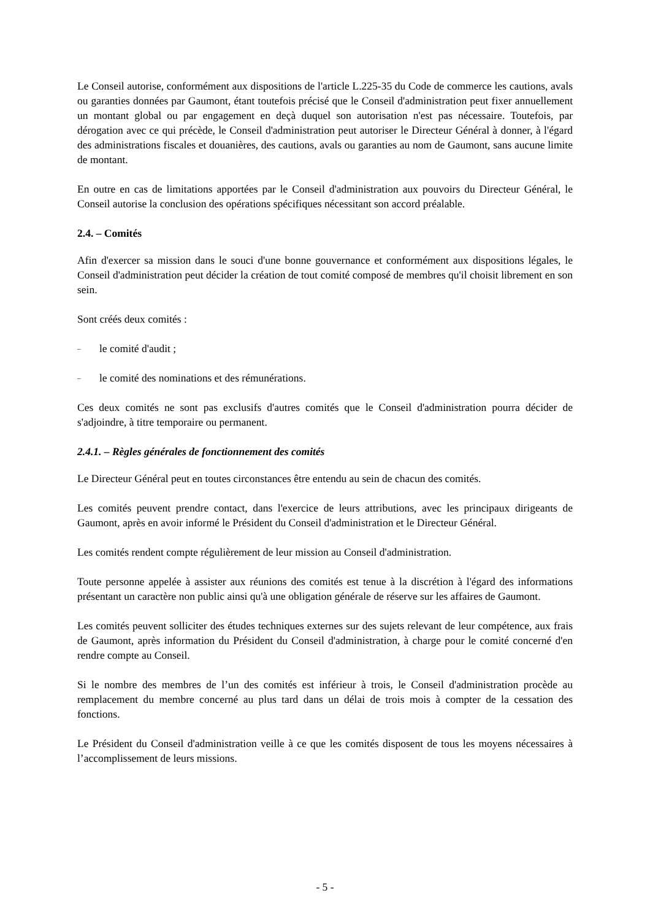Le Conseil autorise, conformément aux dispositions de l'article L.225-35 du Code de commerce les cautions, avals ou garanties données par Gaumont, étant toutefois précisé que le Conseil d'administration peut fixer annuellement un montant global ou par engagement en deçà duquel son autorisation n'est pas nécessaire. Toutefois, par dérogation avec ce qui précède, le Conseil d'administration peut autoriser le Directeur Général à donner, à l'égard des administrations fiscales et douanières, des cautions, avals ou garanties au nom de Gaumont, sans aucune limite de montant.
En outre en cas de limitations apportées par le Conseil d'administration aux pouvoirs du Directeur Général, le Conseil autorise la conclusion des opérations spécifiques nécessitant son accord préalable.
2.4. – Comités
Afin d'exercer sa mission dans le souci d'une bonne gouvernance et conformément aux dispositions légales, le Conseil d'administration peut décider la création de tout comité composé de membres qu'il choisit librement en son sein.
Sont créés deux comités :
– le comité d'audit ;
– le comité des nominations et des rémunérations.
Ces deux comités ne sont pas exclusifs d'autres comités que le Conseil d'administration pourra décider de s'adjoindre, à titre temporaire ou permanent.
2.4.1. – Règles générales de fonctionnement des comités
Le Directeur Général peut en toutes circonstances être entendu au sein de chacun des comités.
Les comités peuvent prendre contact, dans l'exercice de leurs attributions, avec les principaux dirigeants de Gaumont, après en avoir informé le Président du Conseil d'administration et le Directeur Général.
Les comités rendent compte régulièrement de leur mission au Conseil d'administration.
Toute personne appelée à assister aux réunions des comités est tenue à la discrétion à l'égard des informations présentant un caractère non public ainsi qu'à une obligation générale de réserve sur les affaires de Gaumont.
Les comités peuvent solliciter des études techniques externes sur des sujets relevant de leur compétence, aux frais de Gaumont, après information du Président du Conseil d'administration, à charge pour le comité concerné d'en rendre compte au Conseil.
Si le nombre des membres de l’un des comités est inférieur à trois, le Conseil d'administration procède au remplacement du membre concerné au plus tard dans un délai de trois mois à compter de la cessation des fonctions.
Le Président du Conseil d'administration veille à ce que les comités disposent de tous les moyens nécessaires à l’accomplissement de leurs missions.
- 5 -